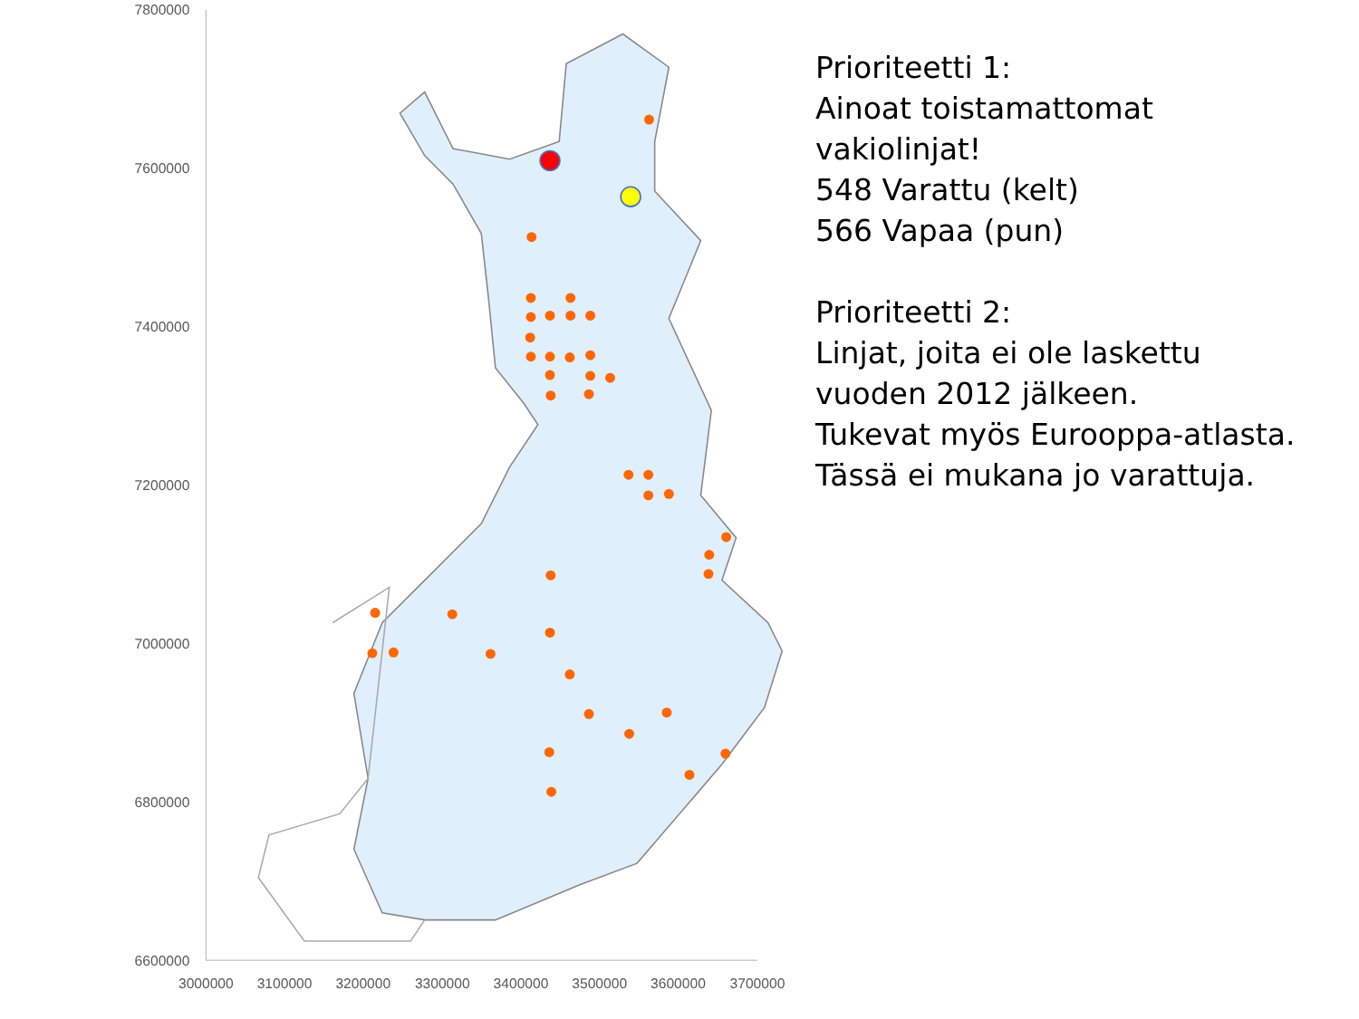7800000
7600000
7400000
7200000
7000000
6800000
6600000
3000000
3100000
3200000
3300000
3400000
3500000
3600000
3700000
Prioriteetti 1:
Ainoat toistamattomat
vakiolinjat!
548 Varattu (kelt)
566 Vapaa (pun)
Prioriteetti 2:
Linjat, joita ei ole laskettu
vuoden 2012 jälkeen.
Tukevat myös Eurooppa-atlasta.
Tässä ei mukana jo varattuja.